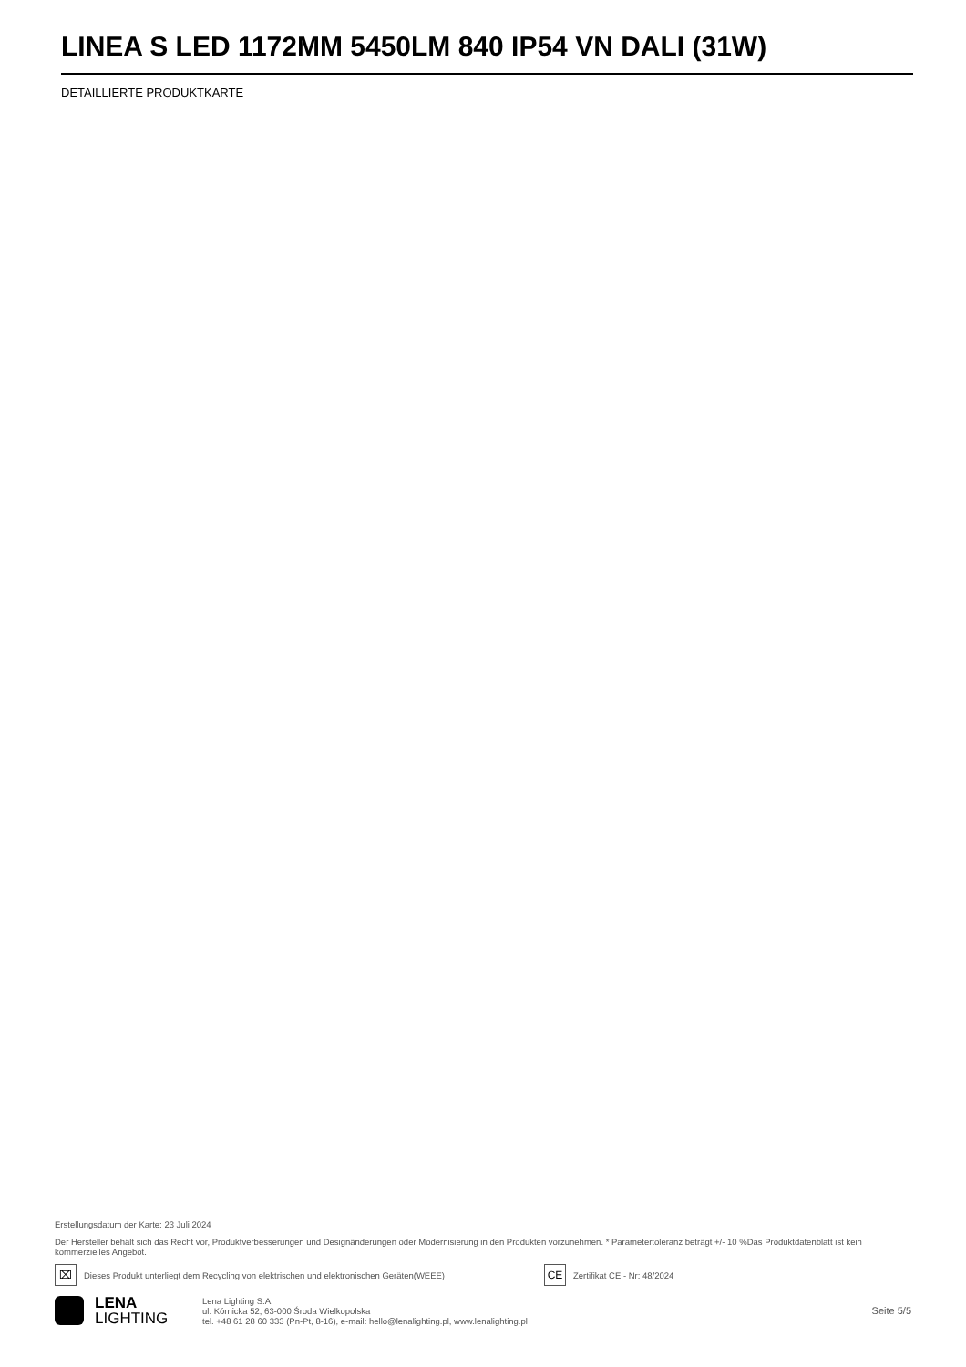LINEA S LED 1172MM 5450LM 840 IP54 VN DALI (31W)
DETAILLIERTE PRODUKTKARTE
Erstellungsdatum der Karte: 23 Juli 2024
Der Hersteller behält sich das Recht vor, Produktverbesserungen und Designänderungen oder Modernisierung in den Produkten vorzunehmen. * Parametertoleranz beträgt +/- 10 %Das Produktdatenblatt ist kein kommerzielles Angebot.
⌧ Dieses Produkt unterliegt dem Recycling von elektrischen und elektronischen Geräten(WEEE) CE Zertifikat CE - Nr: 48/2024
LENA
LIGHTING
Lena Lighting S.A.
ul. Kórnicka 52, 63-000 Środa Wielkopolska
tel. +48 61 28 60 333 (Pn-Pt, 8-16), e-mail: hello@lenalighting.pl, www.lenalighting.pl
Seite 5/5